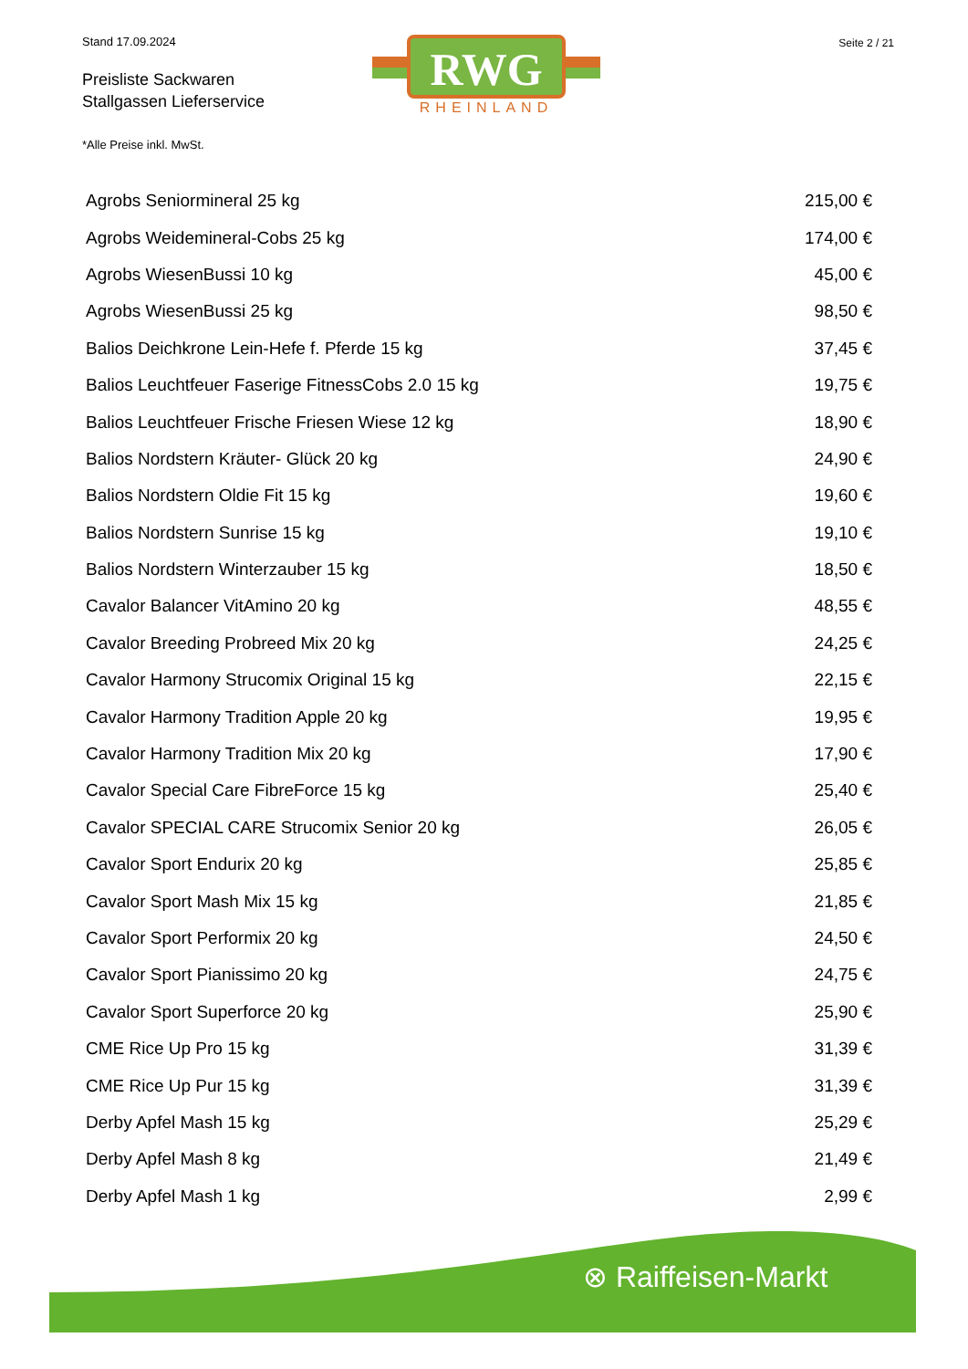Stand 17.09.2024
Preisliste Sackwaren
Stallgassen Lieferservice
*Alle Preise inkl. MwSt.
Seite 2 / 21
RWG
RHEINLAND
| Agrobs Seniormineral 25 kg | 215,00 € |
| Agrobs Weidemineral-Cobs 25 kg | 174,00 € |
| Agrobs WiesenBussi 10 kg | 45,00 € |
| Agrobs WiesenBussi 25 kg | 98,50 € |
| Balios Deichkrone Lein-Hefe f. Pferde 15 kg | 37,45 € |
| Balios Leuchtfeuer Faserige FitnessCobs 2.0 15 kg | 19,75 € |
| Balios Leuchtfeuer Frische Friesen Wiese 12 kg | 18,90 € |
| Balios Nordstern Kräuter- Glück 20 kg | 24,90 € |
| Balios Nordstern Oldie Fit 15 kg | 19,60 € |
| Balios Nordstern Sunrise 15 kg | 19,10 € |
| Balios Nordstern Winterzauber 15 kg | 18,50 € |
| Cavalor Balancer VitAmino 20 kg | 48,55 € |
| Cavalor Breeding Probreed Mix 20 kg | 24,25 € |
| Cavalor Harmony Strucomix Original 15 kg | 22,15 € |
| Cavalor Harmony Tradition Apple 20 kg | 19,95 € |
| Cavalor Harmony Tradition Mix 20 kg | 17,90 € |
| Cavalor Special Care FibreForce 15 kg | 25,40 € |
| Cavalor SPECIAL CARE Strucomix Senior 20 kg | 26,05 € |
| Cavalor Sport Endurix 20 kg | 25,85 € |
| Cavalor Sport Mash Mix 15 kg | 21,85 € |
| Cavalor Sport Performix 20 kg | 24,50 € |
| Cavalor Sport Pianissimo 20 kg | 24,75 € |
| Cavalor Sport Superforce 20 kg | 25,90 € |
| CME Rice Up Pro 15 kg | 31,39 € |
| CME Rice Up Pur 15 kg | 31,39 € |
| Derby Apfel Mash 15 kg | 25,29 € |
| Derby Apfel Mash 8 kg | 21,49 € |
| Derby Apfel Mash 1 kg | 2,99 € |
⊗ Raiffeisen-Markt